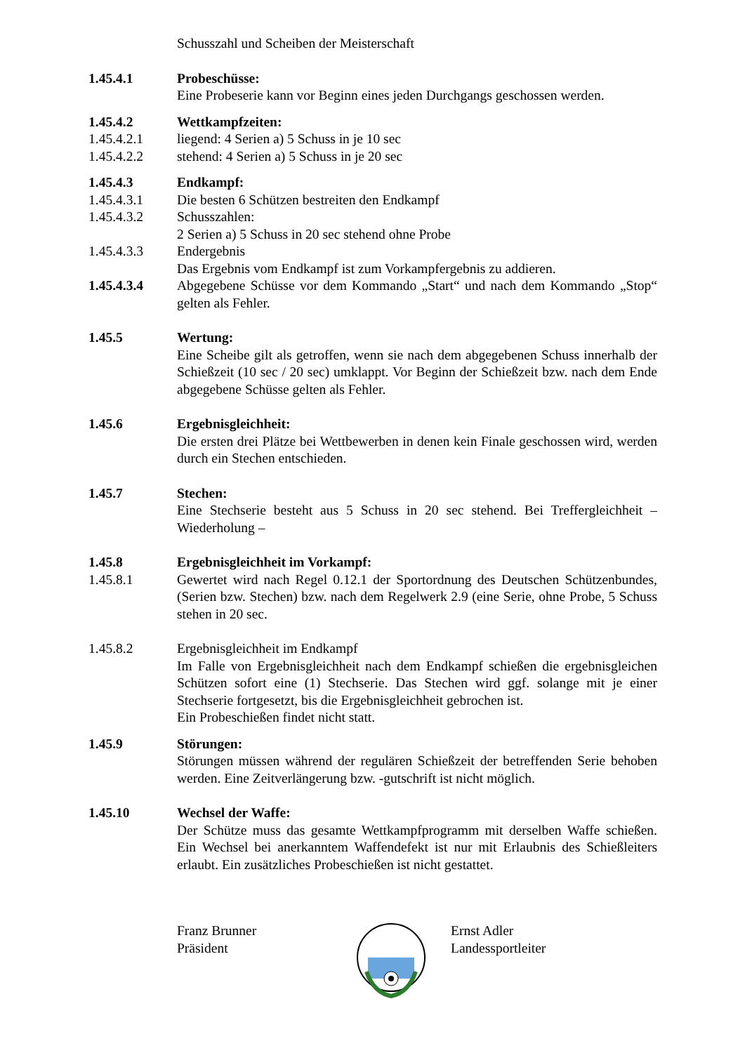Schusszahl und Scheiben der Meisterschaft
1.45.4.1 Probeschüsse:
Eine Probeserie kann vor Beginn eines jeden Durchgangs geschossen werden.
1.45.4.2 Wettkampfzeiten:
1.45.4.2.1 liegend: 4 Serien a) 5 Schuss in je 10 sec
1.45.4.2.2 stehend: 4 Serien a) 5 Schuss in je 20 sec
1.45.4.3 Endkampf:
1.45.4.3.1 Die besten 6 Schützen bestreiten den Endkampf
1.45.4.3.2 Schusszahlen:
2 Serien a) 5 Schuss in 20 sec stehend ohne Probe
1.45.4.3.3 Endergebnis
Das Ergebnis vom Endkampf ist zum Vorkampfergebnis zu addieren.
1.45.4.3.4 Abgegebene Schüsse vor dem Kommando „Start“ und nach dem Kommando „Stop“ gelten als Fehler.
1.45.5 Wertung:
Eine Scheibe gilt als getroffen, wenn sie nach dem abgegebenen Schuss innerhalb der Schießzeit (10 sec / 20 sec) umklappt. Vor Beginn der Schießzeit bzw. nach dem Ende abgegebene Schüsse gelten als Fehler.
1.45.6 Ergebnisgleichheit:
Die ersten drei Plätze bei Wettbewerben in denen kein Finale geschossen wird, werden durch ein Stechen entschieden.
1.45.7 Stechen:
Eine Stechserie besteht aus 5 Schuss in 20 sec stehend. Bei Treffergleichheit – Wiederholung –
1.45.8 Ergebnisgleichheit im Vorkampf:
1.45.8.1 Gewertet wird nach Regel 0.12.1 der Sportordnung des Deutschen Schützenbundes, (Serien bzw. Stechen) bzw. nach dem Regelwerk 2.9 (eine Serie, ohne Probe, 5 Schuss stehen in 20 sec.
1.45.8.2 Ergebnisgleichheit im Endkampf
Im Falle von Ergebnisgleichheit nach dem Endkampf schießen die ergebnisgleichen Schützen sofort eine (1) Stechserie. Das Stechen wird ggf. solange mit je einer Stechserie fortgesetzt, bis die Ergebnisgleichheit gebrochen ist.
Ein Probeschießen findet nicht statt.
1.45.9 Störungen:
Störungen müssen während der regulären Schießzeit der betreffenden Serie behoben werden. Eine Zeitverlängerung bzw. -gutschrift ist nicht möglich.
1.45.10 Wechsel der Waffe:
Der Schütze muss das gesamte Wettkampfprogramm mit derselben Waffe schießen. Ein Wechsel bei anerkanntem Waffendefekt ist nur mit Erlaubnis des Schießleiters erlaubt. Ein zusätzliches Probeschießen ist nicht gestattet.
Franz Brunner
Präsident
Ernst Adler
Landessportleiter